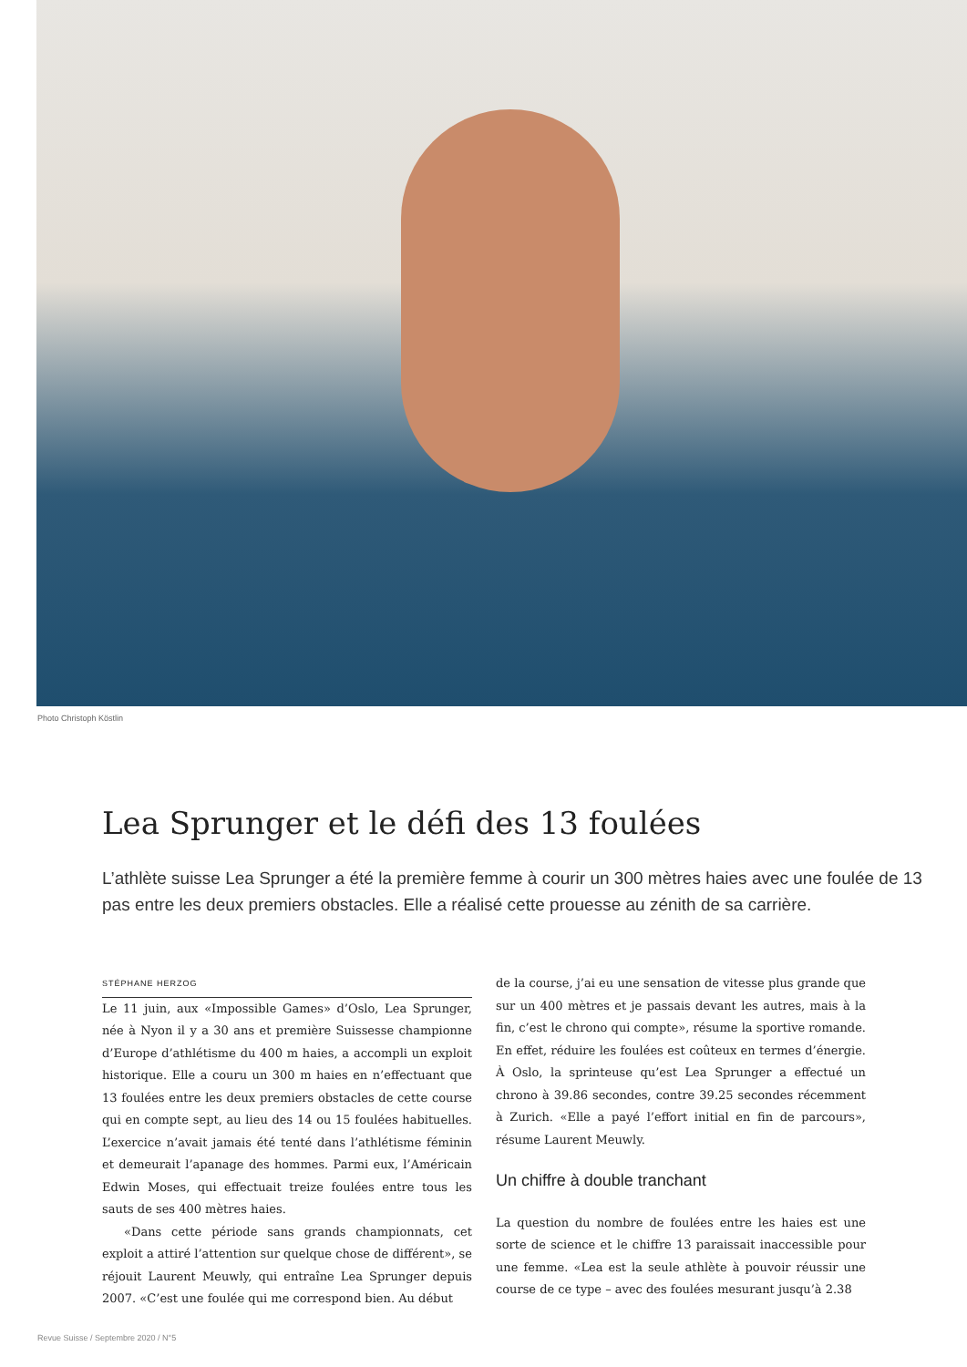Photo Christoph Köstlin
Lea Sprunger et le défi des 13 foulées
L’athlète suisse Lea Sprunger a été la première femme à courir un 300 mètres haies avec une foulée de 13 pas entre les deux premiers obstacles. Elle a réalisé cette prouesse au zénith de sa carrière.
STÉPHANE HERZOG
Le 11 juin, aux «Impossible Games» d’Oslo, Lea Sprunger, née à Nyon il y a 30 ans et première Suissesse championne d’Europe d’athlétisme du 400 m haies, a accompli un exploit historique. Elle a couru un 300 m haies en n’effectuant que 13 foulées entre les deux premiers obstacles de cette course qui en compte sept, au lieu des 14 ou 15 foulées habituelles. L’exercice n’avait jamais été tenté dans l’athlétisme féminin et demeurait l’apanage des hommes. Parmi eux, l’Américain Edwin Moses, qui effectuait treize foulées entre tous les sauts de ses 400 mètres haies.
«Dans cette période sans grands championnats, cet exploit a attiré l’attention sur quelque chose de différent», se réjouit Laurent Meuwly, qui entraîne Lea Sprunger depuis 2007. «C’est une foulée qui me correspond bien. Au début
de la course, j’ai eu une sensation de vitesse plus grande que sur un 400 mètres et je passais devant les autres, mais à la fin, c’est le chrono qui compte», résume la sportive romande. En effet, réduire les foulées est coûteux en termes d’énergie. À Oslo, la sprinteuse qu’est Lea Sprunger a effectué un chrono à 39.86 secondes, contre 39.25 secondes récemment à Zurich. «Elle a payé l’effort initial en fin de parcours», résume Laurent Meuwly.
Un chiffre à double tranchant
La question du nombre de foulées entre les haies est une sorte de science et le chiffre 13 paraissait inaccessible pour une femme. «Lea est la seule athlète à pouvoir réussir une course de ce type – avec des foulées mesurant jusqu’à 2.38
Revue Suisse / Septembre 2020 / N°5